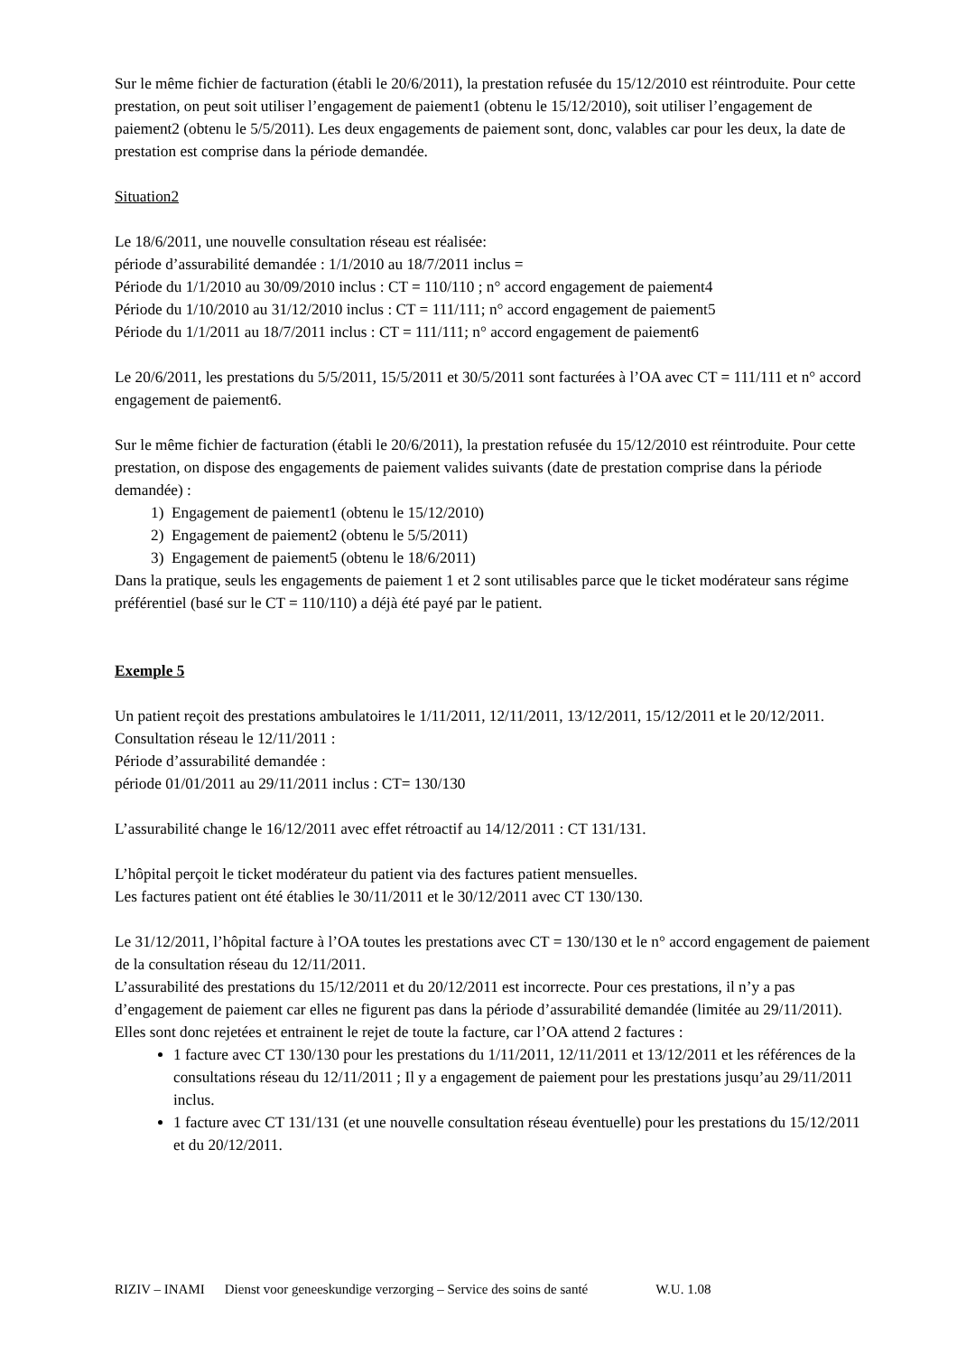Sur le même fichier de facturation (établi le 20/6/2011), la prestation refusée du 15/12/2010 est réintroduite. Pour cette prestation, on peut soit utiliser l’engagement de paiement1 (obtenu le 15/12/2010), soit utiliser l’engagement de paiement2 (obtenu le 5/5/2011). Les deux engagements de paiement sont, donc, valables car pour les deux, la date de prestation est comprise dans la période demandée.
Situation2
Le 18/6/2011, une nouvelle consultation réseau est réalisée:
période d’assurabilité demandée : 1/1/2010 au 18/7/2011 inclus =
Période du 1/1/2010 au 30/09/2010 inclus : CT = 110/110 ; n° accord engagement de paiement4
Période du 1/10/2010 au 31/12/2010 inclus : CT = 111/111; n° accord engagement de paiement5
Période du 1/1/2011 au 18/7/2011 inclus : CT = 111/111; n° accord engagement de paiement6
Le 20/6/2011, les prestations du 5/5/2011, 15/5/2011 et 30/5/2011 sont facturées à l’OA avec CT = 111/111 et n° accord engagement de paiement6.
Sur le même fichier de facturation (établi le 20/6/2011), la prestation refusée du 15/12/2010 est réintroduite. Pour cette prestation, on dispose des engagements de paiement valides suivants (date de prestation comprise dans la période demandée) :
1) Engagement de paiement1 (obtenu le 15/12/2010)
2) Engagement de paiement2 (obtenu le 5/5/2011)
3) Engagement de paiement5 (obtenu le 18/6/2011)
Dans la pratique, seuls les engagements de paiement 1 et 2 sont utilisables parce que le ticket modérateur sans régime préférentiel (basé sur le CT = 110/110) a déjà été payé par le patient.
Exemple 5
Un patient reçoit des prestations ambulatoires le 1/11/2011, 12/11/2011, 13/12/2011, 15/12/2011 et le 20/12/2011.
Consultation réseau le 12/11/2011 :
Période d’assurabilité demandée :
période 01/01/2011 au 29/11/2011 inclus : CT= 130/130
L’assurabilité change le 16/12/2011 avec effet rétroactif au 14/12/2011 : CT 131/131.
L’hôpital perçoit le ticket modérateur du patient via des factures patient mensuelles.
Les factures patient ont été établies le 30/11/2011 et le 30/12/2011 avec CT 130/130.
Le 31/12/2011, l’hôpital facture à l’OA toutes les prestations avec CT = 130/130 et le n° accord engagement de paiement de la consultation réseau du 12/11/2011.
L’assurabilité des prestations du 15/12/2011 et du 20/12/2011 est incorrecte. Pour ces prestations, il n’y a pas d’engagement de paiement car elles ne figurent pas dans la période d’assurabilité demandée (limitée au 29/11/2011).
Elles sont donc rejetées et entrainent le rejet de toute la facture, car l’OA attend 2 factures :
1 facture avec CT 130/130 pour les prestations du 1/11/2011, 12/11/2011 et 13/12/2011 et les références de la consultations réseau du 12/11/2011 ; Il y a engagement de paiement pour les prestations jusqu’au 29/11/2011 inclus.
1 facture avec CT 131/131 (et une nouvelle consultation réseau éventuelle) pour les prestations du 15/12/2011 et du 20/12/2011.
RIZIV – INAMI Dienst voor geneeskundige verzorging – Service des soins de santé W.U. 1.08